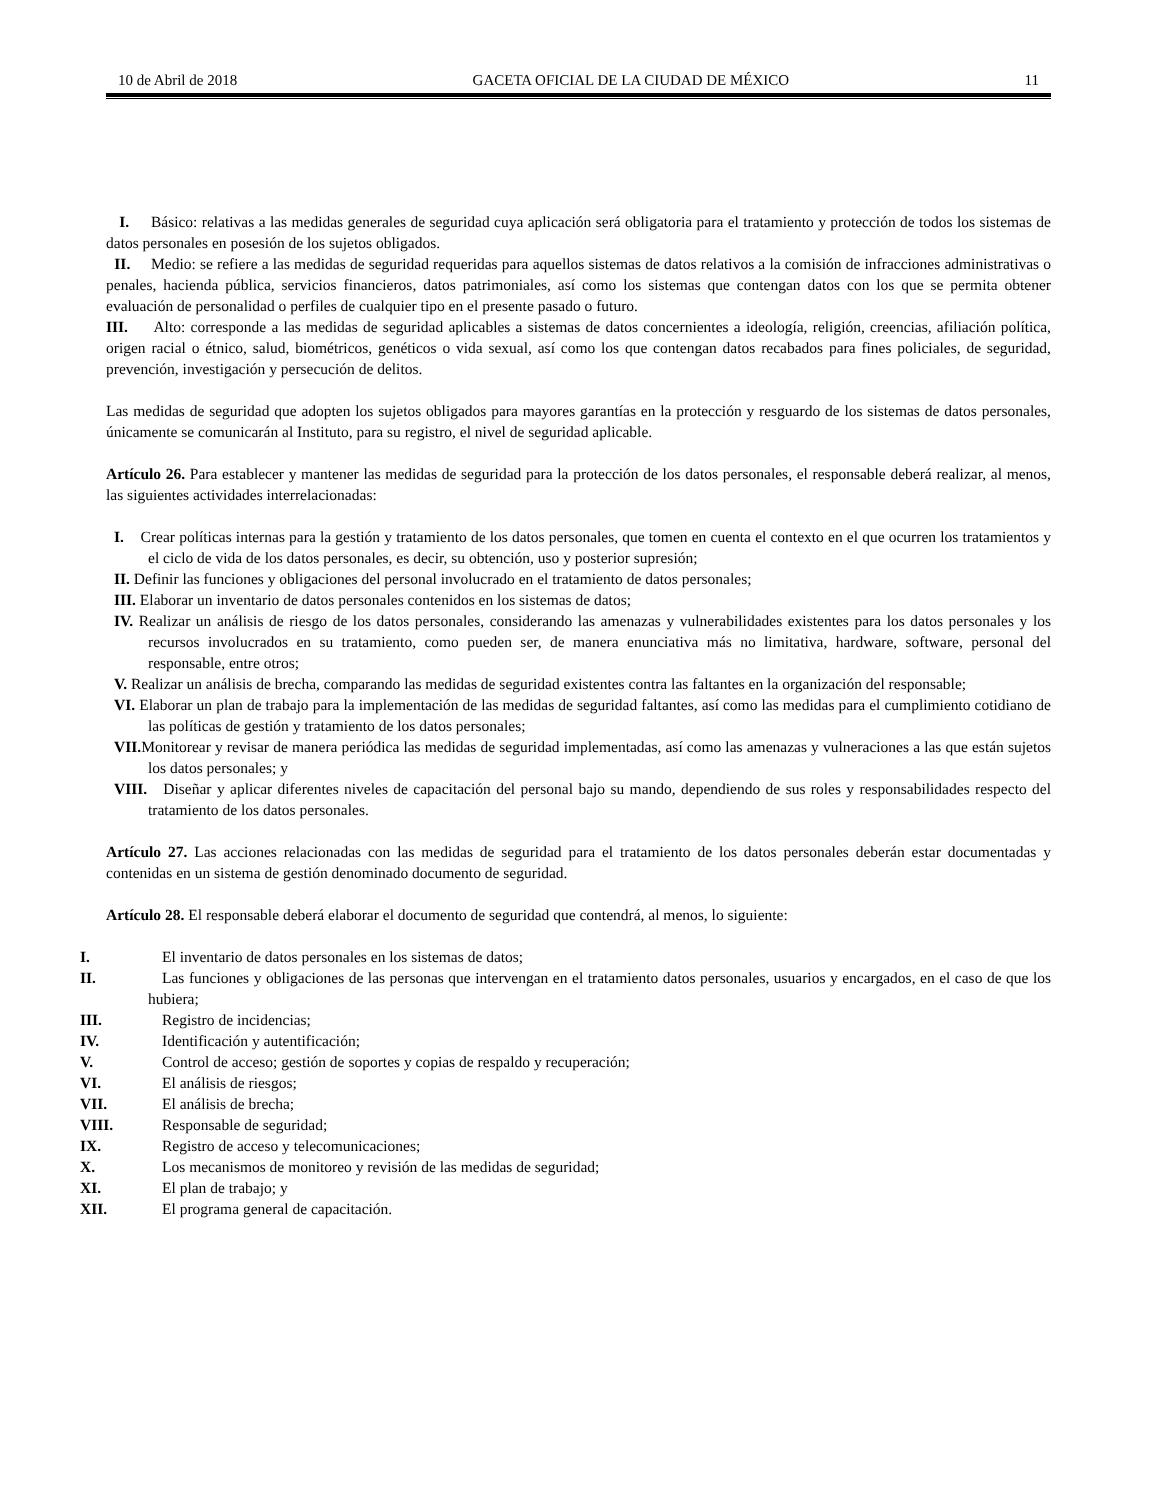10 de Abril de 2018 GACETA OFICIAL DE LA CIUDAD DE MÉXICO 11
I. Básico: relativas a las medidas generales de seguridad cuya aplicación será obligatoria para el tratamiento y protección de todos los sistemas de datos personales en posesión de los sujetos obligados.
II. Medio: se refiere a las medidas de seguridad requeridas para aquellos sistemas de datos relativos a la comisión de infracciones administrativas o penales, hacienda pública, servicios financieros, datos patrimoniales, así como los sistemas que contengan datos con los que se permita obtener evaluación de personalidad o perfiles de cualquier tipo en el presente pasado o futuro.
III. Alto: corresponde a las medidas de seguridad aplicables a sistemas de datos concernientes a ideología, religión, creencias, afiliación política, origen racial o étnico, salud, biométricos, genéticos o vida sexual, así como los que contengan datos recabados para fines policiales, de seguridad, prevención, investigación y persecución de delitos.
Las medidas de seguridad que adopten los sujetos obligados para mayores garantías en la protección y resguardo de los sistemas de datos personales, únicamente se comunicarán al Instituto, para su registro, el nivel de seguridad aplicable.
Artículo 26. Para establecer y mantener las medidas de seguridad para la protección de los datos personales, el responsable deberá realizar, al menos, las siguientes actividades interrelacionadas:
I. Crear políticas internas para la gestión y tratamiento de los datos personales, que tomen en cuenta el contexto en el que ocurren los tratamientos y el ciclo de vida de los datos personales, es decir, su obtención, uso y posterior supresión;
II. Definir las funciones y obligaciones del personal involucrado en el tratamiento de datos personales;
III. Elaborar un inventario de datos personales contenidos en los sistemas de datos;
IV. Realizar un análisis de riesgo de los datos personales, considerando las amenazas y vulnerabilidades existentes para los datos personales y los recursos involucrados en su tratamiento, como pueden ser, de manera enunciativa más no limitativa, hardware, software, personal del responsable, entre otros;
V. Realizar un análisis de brecha, comparando las medidas de seguridad existentes contra las faltantes en la organización del responsable;
VI. Elaborar un plan de trabajo para la implementación de las medidas de seguridad faltantes, así como las medidas para el cumplimiento cotidiano de las políticas de gestión y tratamiento de los datos personales;
VII. Monitorear y revisar de manera periódica las medidas de seguridad implementadas, así como las amenazas y vulneraciones a las que están sujetos los datos personales; y
VIII. Diseñar y aplicar diferentes niveles de capacitación del personal bajo su mando, dependiendo de sus roles y responsabilidades respecto del tratamiento de los datos personales.
Artículo 27. Las acciones relacionadas con las medidas de seguridad para el tratamiento de los datos personales deberán estar documentadas y contenidas en un sistema de gestión denominado documento de seguridad.
Artículo 28. El responsable deberá elaborar el documento de seguridad que contendrá, al menos, lo siguiente:
I. El inventario de datos personales en los sistemas de datos;
II. Las funciones y obligaciones de las personas que intervengan en el tratamiento datos personales, usuarios y encargados, en el caso de que los hubiera;
III. Registro de incidencias;
IV. Identificación y autentificación;
V. Control de acceso; gestión de soportes y copias de respaldo y recuperación;
VI. El análisis de riesgos;
VII. El análisis de brecha;
VIII. Responsable de seguridad;
IX. Registro de acceso y telecomunicaciones;
X. Los mecanismos de monitoreo y revisión de las medidas de seguridad;
XI. El plan de trabajo; y
XII. El programa general de capacitación.